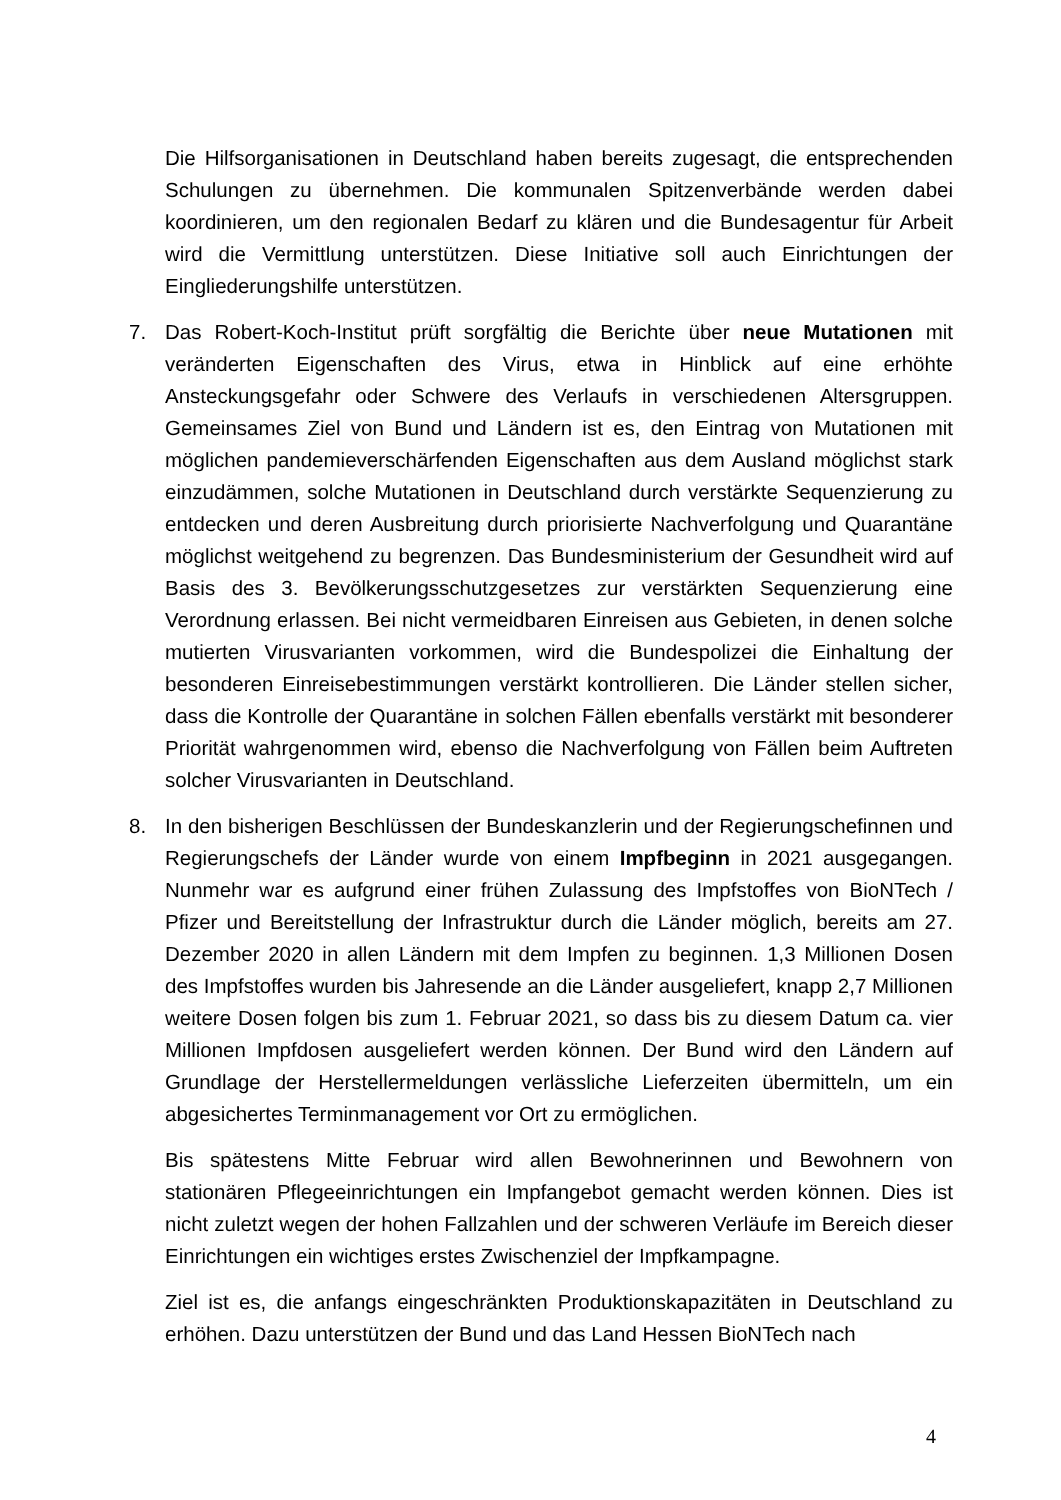Die Hilfsorganisationen in Deutschland haben bereits zugesagt, die entsprechenden Schulungen zu übernehmen. Die kommunalen Spitzenverbände werden dabei koordinieren, um den regionalen Bedarf zu klären und die Bundesagentur für Arbeit wird die Vermittlung unterstützen. Diese Initiative soll auch Einrichtungen der Eingliederungshilfe unterstützen.
7. Das Robert-Koch-Institut prüft sorgfältig die Berichte über neue Mutationen mit veränderten Eigenschaften des Virus, etwa in Hinblick auf eine erhöhte Ansteckungsgefahr oder Schwere des Verlaufs in verschiedenen Altersgruppen. Gemeinsames Ziel von Bund und Ländern ist es, den Eintrag von Mutationen mit möglichen pandemieverschärfenden Eigenschaften aus dem Ausland möglichst stark einzudämmen, solche Mutationen in Deutschland durch verstärkte Sequenzierung zu entdecken und deren Ausbreitung durch priorisierte Nachverfolgung und Quarantäne möglichst weitgehend zu begrenzen. Das Bundesministerium der Gesundheit wird auf Basis des 3. Bevölkerungsschutzgesetzes zur verstärkten Sequenzierung eine Verordnung erlassen. Bei nicht vermeidbaren Einreisen aus Gebieten, in denen solche mutierten Virusvarianten vorkommen, wird die Bundespolizei die Einhaltung der besonderen Einreisebestimmungen verstärkt kontrollieren. Die Länder stellen sicher, dass die Kontrolle der Quarantäne in solchen Fällen ebenfalls verstärkt mit besonderer Priorität wahrgenommen wird, ebenso die Nachverfolgung von Fällen beim Auftreten solcher Virusvarianten in Deutschland.
8. In den bisherigen Beschlüssen der Bundeskanzlerin und der Regierungschefinnen und Regierungschefs der Länder wurde von einem Impfbeginn in 2021 ausgegangen. Nunmehr war es aufgrund einer frühen Zulassung des Impfstoffes von BioNTech / Pfizer und Bereitstellung der Infrastruktur durch die Länder möglich, bereits am 27. Dezember 2020 in allen Ländern mit dem Impfen zu beginnen. 1,3 Millionen Dosen des Impfstoffes wurden bis Jahresende an die Länder ausgeliefert, knapp 2,7 Millionen weitere Dosen folgen bis zum 1. Februar 2021, so dass bis zu diesem Datum ca. vier Millionen Impfdosen ausgeliefert werden können. Der Bund wird den Ländern auf Grundlage der Herstellermeldungen verlässliche Lieferzeiten übermitteln, um ein abgesichertes Terminmanagement vor Ort zu ermöglichen.
Bis spätestens Mitte Februar wird allen Bewohnerinnen und Bewohnern von stationären Pflegeeinrichtungen ein Impfangebot gemacht werden können. Dies ist nicht zuletzt wegen der hohen Fallzahlen und der schweren Verläufe im Bereich dieser Einrichtungen ein wichtiges erstes Zwischenziel der Impfkampagne.
Ziel ist es, die anfangs eingeschränkten Produktionskapazitäten in Deutschland zu erhöhen. Dazu unterstützen der Bund und das Land Hessen BioNTech nach
4